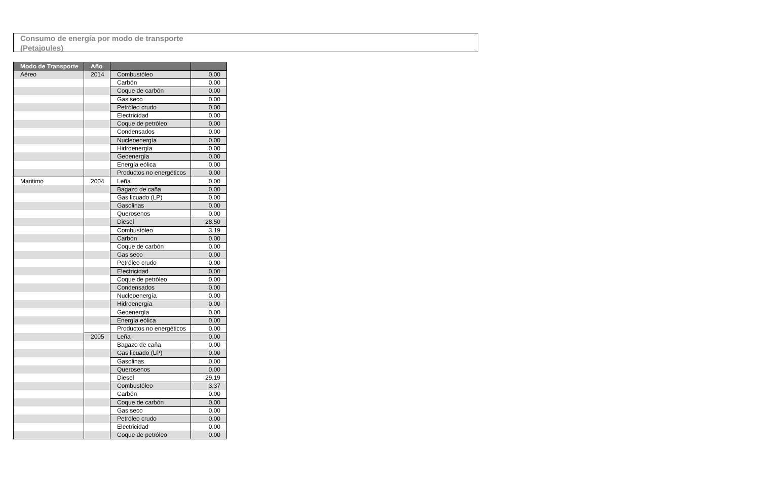Consumo de energía por modo de transporte
(Petajoules)
| Modo de Transporte | Año | | |
| --- | --- | --- | --- |
| Aéreo | 2014 | Combustóleo | 0.00 |
| | | Carbón | 0.00 |
| | | Coque de carbón | 0.00 |
| | | Gas seco | 0.00 |
| | | Petróleo crudo | 0.00 |
| | | Electricidad | 0.00 |
| | | Coque de petróleo | 0.00 |
| | | Condensados | 0.00 |
| | | Nucleoenergía | 0.00 |
| | | Hidroenergía | 0.00 |
| | | Geoenergía | 0.00 |
| | | Energía eólica | 0.00 |
| | | Productos no energéticos | 0.00 |
| Maritimo | 2004 | Leña | 0.00 |
| | | Bagazo de caña | 0.00 |
| | | Gas licuado (LP) | 0.00 |
| | | Gasolinas | 0.00 |
| | | Querosenos | 0.00 |
| | | Diesel | 28.50 |
| | | Combustóleo | 3.19 |
| | | Carbón | 0.00 |
| | | Coque de carbón | 0.00 |
| | | Gas seco | 0.00 |
| | | Petróleo crudo | 0.00 |
| | | Electricidad | 0.00 |
| | | Coque de petróleo | 0.00 |
| | | Condensados | 0.00 |
| | | Nucleoenergía | 0.00 |
| | | Hidroenergía | 0.00 |
| | | Geoenergía | 0.00 |
| | | Energía eólica | 0.00 |
| | | Productos no energéticos | 0.00 |
| | 2005 | Leña | 0.00 |
| | | Bagazo de caña | 0.00 |
| | | Gas licuado (LP) | 0.00 |
| | | Gasolinas | 0.00 |
| | | Querosenos | 0.00 |
| | | Diesel | 29.19 |
| | | Combustóleo | 3.37 |
| | | Carbón | 0.00 |
| | | Coque de carbón | 0.00 |
| | | Gas seco | 0.00 |
| | | Petróleo crudo | 0.00 |
| | | Electricidad | 0.00 |
| | | Coque de petróleo | 0.00 |